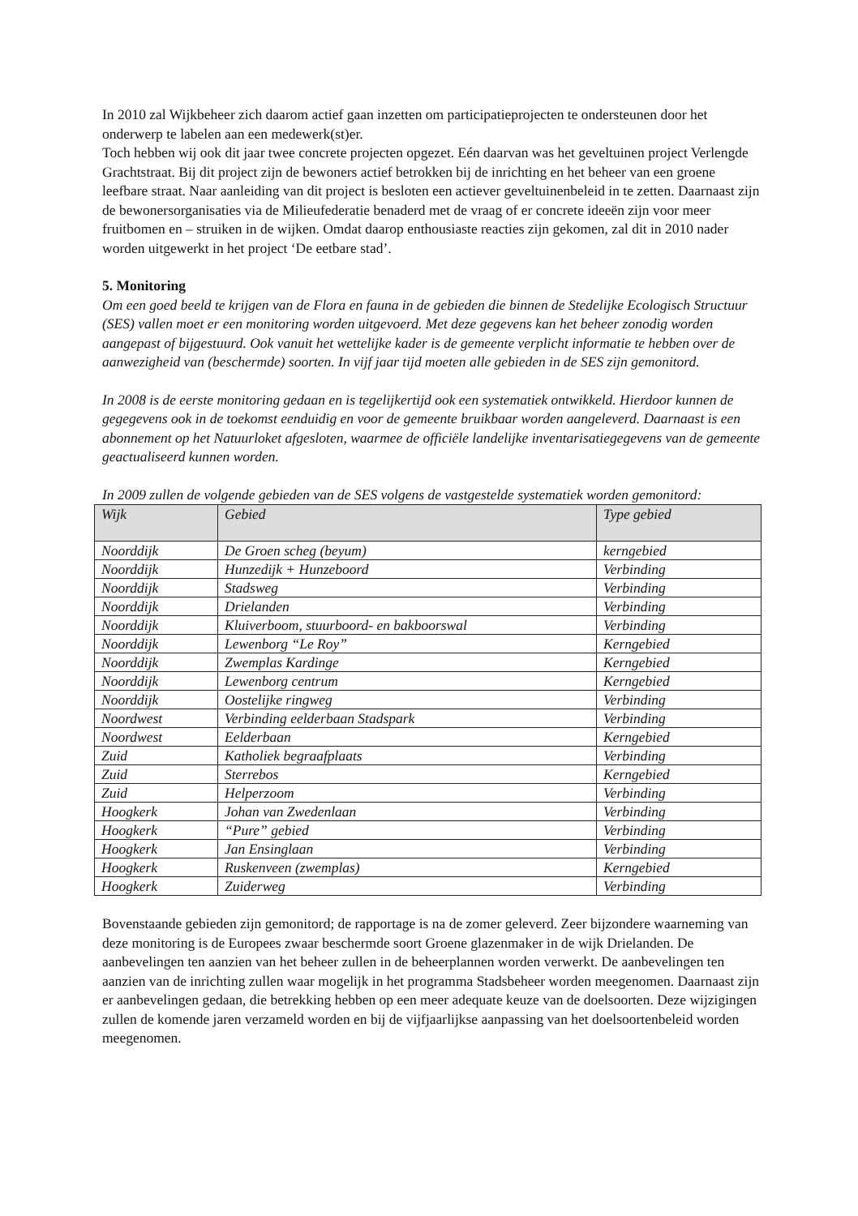In 2010 zal Wijkbeheer zich daarom actief gaan inzetten om participatieprojecten te ondersteunen door het onderwerp te labelen aan een medewerk(st)er.
Toch hebben wij ook dit jaar twee concrete projecten opgezet. Eén daarvan was het geveltuinen project Verlengde Grachtstraat. Bij dit project zijn de bewoners actief betrokken bij de inrichting en het beheer van een groene leefbare straat. Naar aanleiding van dit project is besloten een actiever geveltuinenbeleid in te zetten. Daarnaast zijn de bewonersorganisaties via de Milieufederatie benaderd met de vraag of er concrete ideeën zijn voor meer fruitbomen en – struiken in de wijken. Omdat daarop enthousiaste reacties zijn gekomen, zal dit in 2010 nader worden uitgewerkt in het project ‘De eetbare stad’.
5. Monitoring
Om een goed beeld te krijgen van de Flora en fauna in de gebieden die binnen de Stedelijke Ecologisch Structuur (SES) vallen moet er een monitoring worden uitgevoerd. Met deze gegevens kan het beheer zonodig worden aangepast of bijgestuurd. Ook vanuit het wettelijke kader is de gemeente verplicht informatie te hebben over de aanwezigheid van (beschermde) soorten. In vijf jaar tijd moeten alle gebieden in de SES zijn gemonitord.
In 2008 is de eerste monitoring gedaan en is tegelijkertijd ook een systematiek ontwikkeld. Hierdoor kunnen de gegegevens ook in de toekomst eenduidig en voor de gemeente bruikbaar worden aangeleverd. Daarnaast is een abonnement op het Natuurloket afgesloten, waarmee de officiële landelijke inventarisatiegegevens van de gemeente geactualiseerd kunnen worden.
In 2009 zullen de volgende gebieden van de SES volgens de vastgestelde systematiek worden gemonitord:
| Wijk | Gebied | Type gebied |
| --- | --- | --- |
| Noorddijk | De Groen scheg (beyum) | kerngebied |
| Noorddijk | Hunzedijk + Hunzeboord | Verbinding |
| Noorddijk | Stadsweg | Verbinding |
| Noorddijk | Drielanden | Verbinding |
| Noorddijk | Kluiverboom, stuurboord- en bakboorswal | Verbinding |
| Noorddijk | Lewenborg “Le Roy” | Kerngebied |
| Noorddijk | Zwemplas Kardinge | Kerngebied |
| Noorddijk | Lewenborg centrum | Kerngebied |
| Noorddijk | Oostelijke ringweg | Verbinding |
| Noordwest | Verbinding eelderbaan Stadspark | Verbinding |
| Noordwest | Eelderbaan | Kerngebied |
| Zuid | Katholiek begraafplaats | Verbinding |
| Zuid | Sterrebos | Kerngebied |
| Zuid | Helperzoom | Verbinding |
| Hoogkerk | Johan van Zwedenlaan | Verbinding |
| Hoogkerk | “Pure” gebied | Verbinding |
| Hoogkerk | Jan Ensinglaan | Verbinding |
| Hoogkerk | Ruskenveen (zwemplas) | Kerngebied |
| Hoogkerk | Zuiderweg | Verbinding |
Bovenstaande gebieden zijn gemonitord; de rapportage is na de zomer geleverd. Zeer bijzondere waarneming van deze monitoring is de Europees zwaar beschermde soort Groene glazenmaker in de wijk Drielanden. De aanbevelingen ten aanzien van het beheer zullen in de beheerplannen worden verwerkt. De aanbevelingen ten aanzien van de inrichting zullen waar mogelijk in het programma Stadsbeheer worden meegenomen. Daarnaast zijn er aanbevelingen gedaan, die betrekking hebben op een meer adequate keuze van de doelsoorten. Deze wijzigingen zullen de komende jaren verzameld worden en bij de vijfjaarlijkse aanpassing van het doelsoortenbeleid worden meegenomen.